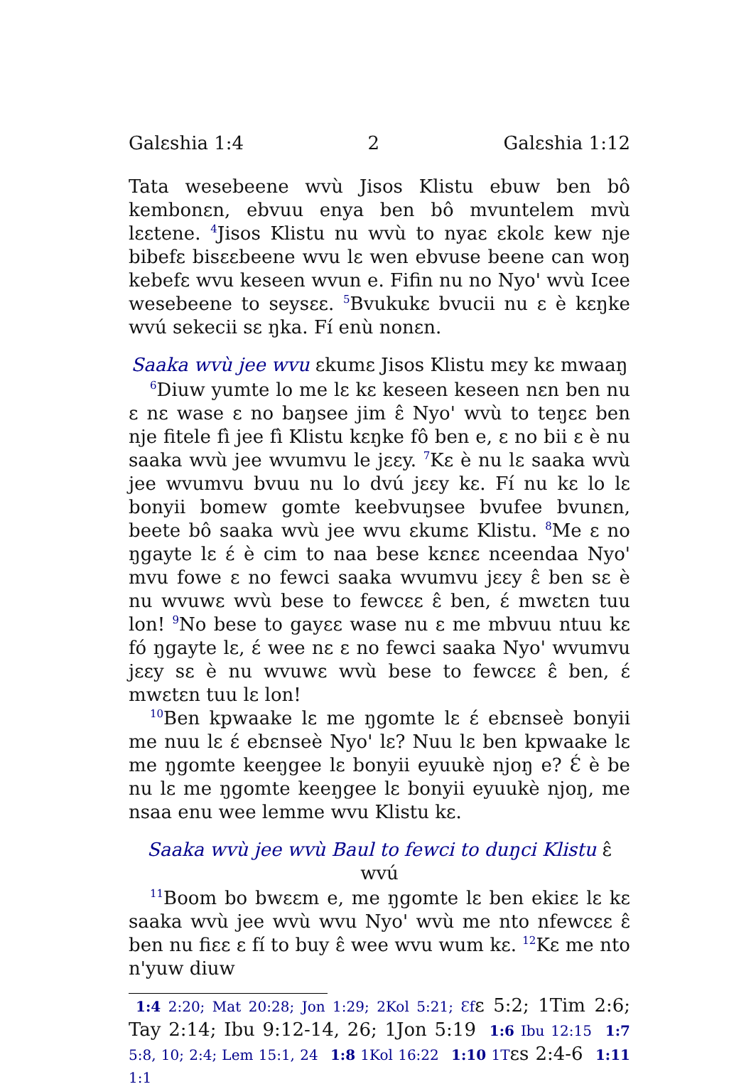Galɛshia 1:4 2 Galɛshia 1:12
Tata wesebeene wvù Jisos Klistu ebuw ben bô kembonɛn, ebvuu enya ben bô mvuntelem mvù lɛɛtene. <sup>4</sup>Jisos Klistu nu wvù to nyaɛ ɛkolɛ kew nje bibefɛ bisɛɛbeene wvu lɛ wen ebvuse beene can woŋ kebefɛ wvu keseen wvun e. Fifin nu no Nyo' wvù Icee wesebeene to seysɛɛ. <sup>5</sup>Bvukukɛ bvucii nu ɛ è kɛŋke wvú sekecii sɛ ŋka. Fí enù nonɛn.
Saaka wvù jee wvu ɛkumɛ Jisos Klistu mɛy kɛ mwaaŋ
<sup>6</sup> Diuw yumte lo me lɛ kɛ keseen keseen nɛn ben nu ɛ nɛ wase ɛ no baŋsee jim ɛ̂ Nyo' wvù to teŋɛɛ ben nje fitele fì jee fì Klistu kɛŋke fô ben e, ɛ no bii ɛ è nu saaka wvù jee wvumvu le jɛɛy. <sup>7</sup>Kɛ è nu lɛ saaka wvù jee wvumvu bvuu nu lo dvú jɛɛy kɛ. Fí nu kɛ lo lɛ bonyii bomew gomte keebvuŋsee bvufee bvunɛn, beete bô saaka wvù jee wvu ɛkumɛ Klistu. <sup>8</sup>Me ɛ no ŋgayte lɛ ɛ́ è cim to naa bese kɛnɛɛ nceendaa Nyo' mvu fowe ɛ no fewci saaka wvumvu jɛɛy ɛ̂ ben sɛ è nu wvuwɛ wvù bese to fewcɛɛ ɛ̂ ben, ɛ́ mwɛtɛn tuu lon! <sup>9</sup>No bese to gayɛɛ wase nu ɛ me mbvuu ntuu kɛ fó ŋgayte lɛ, ɛ́ wee nɛ ɛ no fewci saaka Nyo' wvumvu jɛɛy sɛ è nu wvuwɛ wvù bese to fewcɛɛ ɛ̂ ben, ɛ́ mwɛtɛn tuu lɛ lon!
<sup>10</sup> Ben kpwaake lɛ me ŋgomte lɛ ɛ́ ebɛnseè bonyii me nuu lɛ ɛ́ ebɛnseè Nyo' lɛ? Nuu lɛ ben kpwaake lɛ me ŋgomte keeŋgee lɛ bonyii eyuukè njoŋ e? Ɛ́ è be nu lɛ me ŋgomte keeŋgee lɛ bonyii eyuukè njoŋ, me nsaa enu wee lemme wvu Klistu kɛ.
Saaka wvù jee wvù Baul to fewci to duŋci Klistu ɛ̂ wvú
<sup>11</sup> Boom bo bwɛɛm e, me ŋgomte lɛ ben ekiɛɛ lɛ kɛ saaka wvù jee wvù wvu Nyo' wvù me nto nfewcɛɛ ɛ̂ ben nu fiɛɛ ɛ fí to buy ɛ̂ wee wvu wum kɛ. <sup>12</sup>Kɛ me nto n'yuw diuw
1:4 2:20; Mat 20:28; Jon 1:29; 2Kol 5:21; Ɛfɛ 5:2; 1Tim 2:6; Tay 2:14; Ibu 9:12-14, 26; 1Jon 5:19 1:6 Ibu 12:15 1:7 5:8, 10; 2:4; Lem 15:1, 24 1:8 1Kol 16:22 1:10 1Tɛs 2:4-6 1:11 1:1